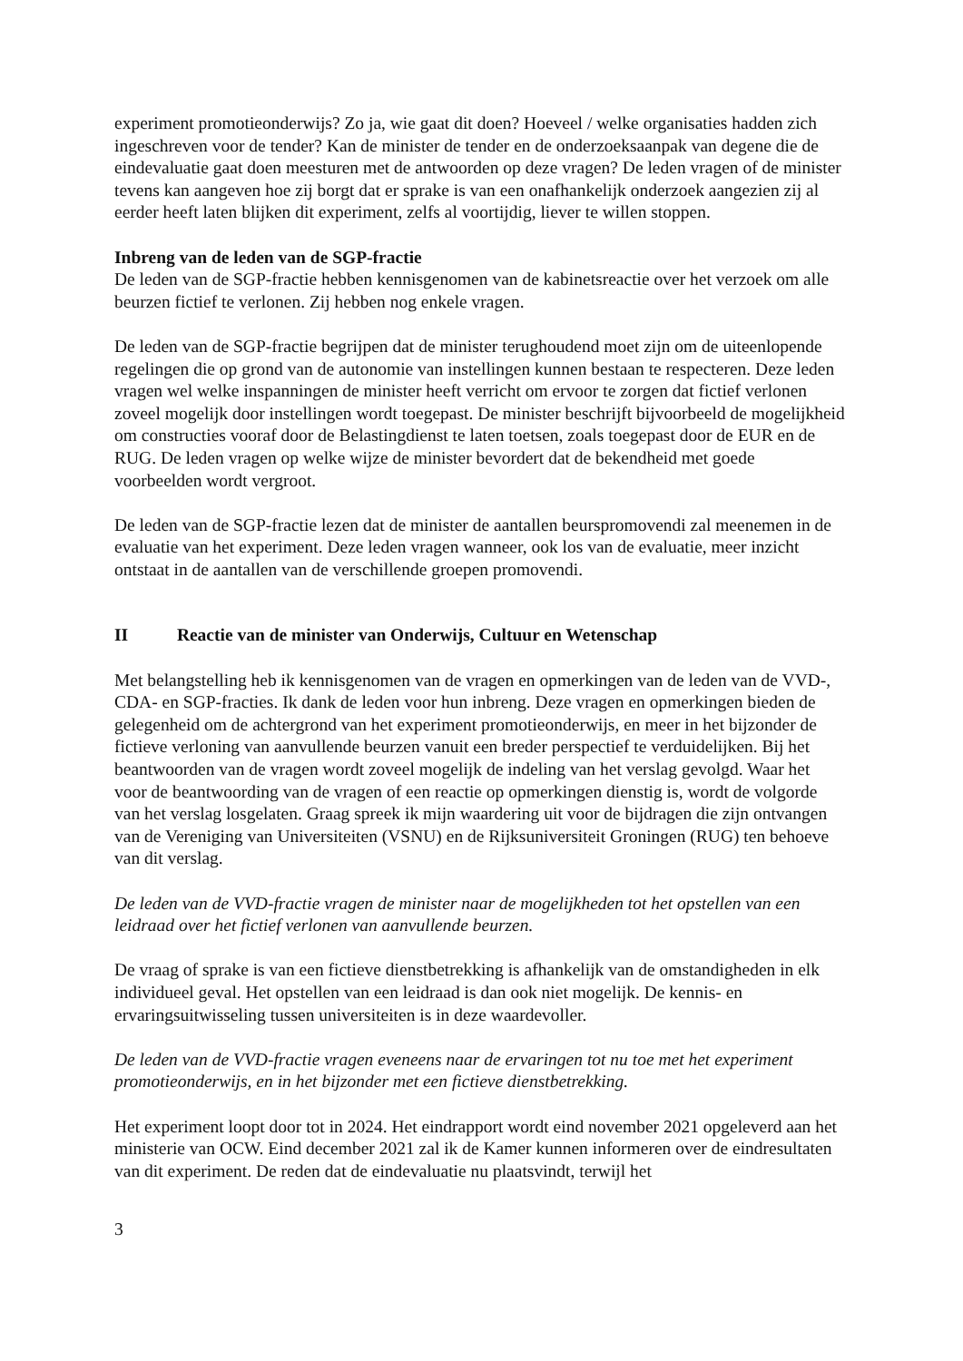experiment promotieonderwijs? Zo ja, wie gaat dit doen? Hoeveel / welke organisaties hadden zich ingeschreven voor de tender? Kan de minister de tender en de onderzoeksaanpak van degene die de eindevaluatie gaat doen meesturen met de antwoorden op deze vragen? De leden vragen of de minister tevens kan aangeven hoe zij borgt dat er sprake is van een onafhankelijk onderzoek aangezien zij al eerder heeft laten blijken dit experiment, zelfs al voortijdig, liever te willen stoppen.
Inbreng van de leden van de SGP-fractie
De leden van de SGP-fractie hebben kennisgenomen van de kabinetsreactie over het verzoek om alle beurzen fictief te verlonen. Zij hebben nog enkele vragen.
De leden van de SGP-fractie begrijpen dat de minister terughoudend moet zijn om de uiteenlopende regelingen die op grond van de autonomie van instellingen kunnen bestaan te respecteren. Deze leden vragen wel welke inspanningen de minister heeft verricht om ervoor te zorgen dat fictief verlonen zoveel mogelijk door instellingen wordt toegepast. De minister beschrijft bijvoorbeeld de mogelijkheid om constructies vooraf door de Belastingdienst te laten toetsen, zoals toegepast door de EUR en de RUG. De leden vragen op welke wijze de minister bevordert dat de bekendheid met goede voorbeelden wordt vergroot.
De leden van de SGP-fractie lezen dat de minister de aantallen beurspromovendi zal meenemen in de evaluatie van het experiment. Deze leden vragen wanneer, ook los van de evaluatie, meer inzicht ontstaat in de aantallen van de verschillende groepen promovendi.
II Reactie van de minister van Onderwijs, Cultuur en Wetenschap
Met belangstelling heb ik kennisgenomen van de vragen en opmerkingen van de leden van de VVD-, CDA- en SGP-fracties. Ik dank de leden voor hun inbreng. Deze vragen en opmerkingen bieden de gelegenheid om de achtergrond van het experiment promotieonderwijs, en meer in het bijzonder de fictieve verloning van aanvullende beurzen vanuit een breder perspectief te verduidelijken. Bij het beantwoorden van de vragen wordt zoveel mogelijk de indeling van het verslag gevolgd. Waar het voor de beantwoording van de vragen of een reactie op opmerkingen dienstig is, wordt de volgorde van het verslag losgelaten. Graag spreek ik mijn waardering uit voor de bijdragen die zijn ontvangen van de Vereniging van Universiteiten (VSNU) en de Rijksuniversiteit Groningen (RUG) ten behoeve van dit verslag.
De leden van de VVD-fractie vragen de minister naar de mogelijkheden tot het opstellen van een leidraad over het fictief verlonen van aanvullende beurzen.
De vraag of sprake is van een fictieve dienstbetrekking is afhankelijk van de omstandigheden in elk individueel geval. Het opstellen van een leidraad is dan ook niet mogelijk. De kennis- en ervaringsuitwisseling tussen universiteiten is in deze waardevoller.
De leden van de VVD-fractie vragen eveneens naar de ervaringen tot nu toe met het experiment promotieonderwijs, en in het bijzonder met een fictieve dienstbetrekking.
Het experiment loopt door tot in 2024. Het eindrapport wordt eind november 2021 opgeleverd aan het ministerie van OCW. Eind december 2021 zal ik de Kamer kunnen informeren over de eindresultaten van dit experiment. De reden dat de eindevaluatie nu plaatsvindt, terwijl het
3